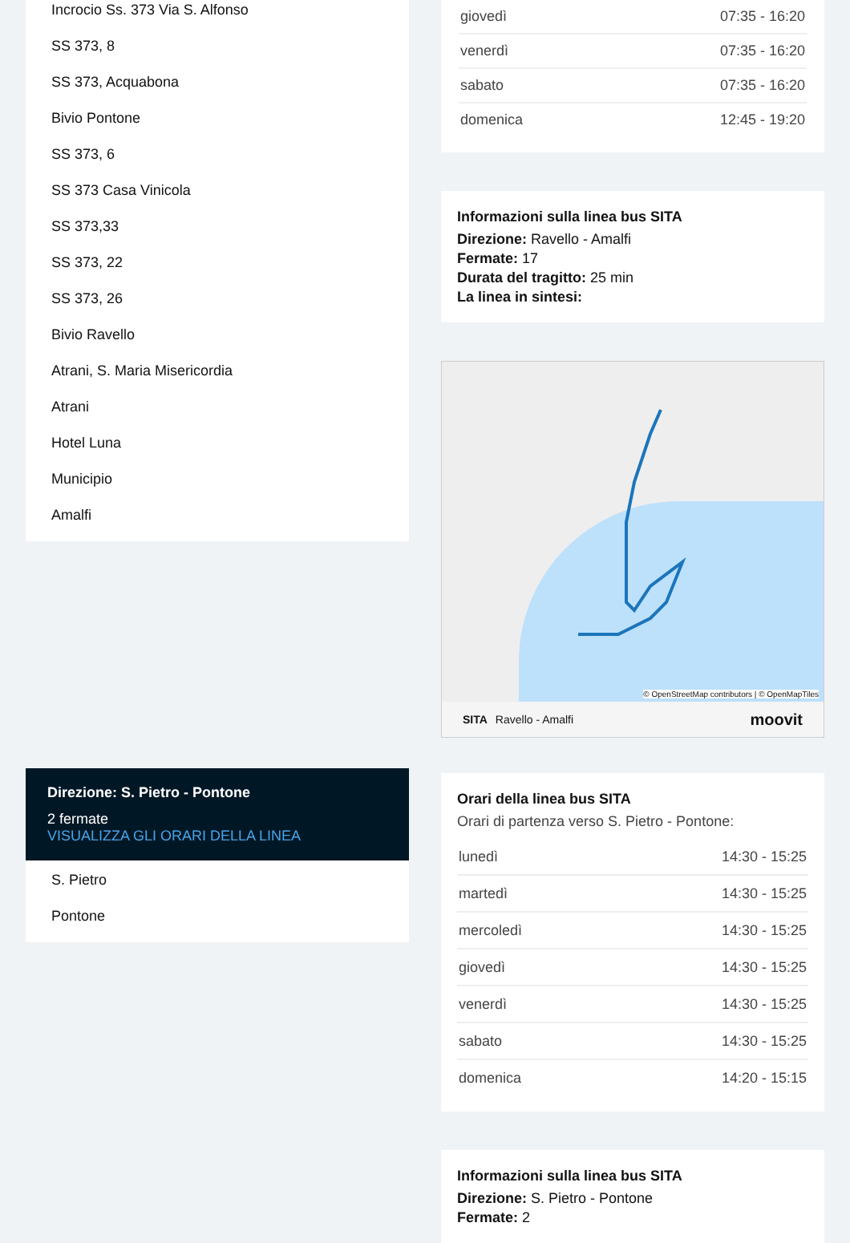Incrocio Ss. 373 Via S. Alfonso
SS 373, 8
SS 373, Acquabona
Bivio Pontone
SS 373, 6
SS 373 Casa Vinicola
SS 373,33
SS 373, 22
SS 373, 26
Bivio Ravello
Atrani, S. Maria Misericordia
Atrani
Hotel Luna
Municipio
Amalfi
Direzione: S. Pietro - Pontone
2 fermate
VISUALIZZA GLI ORARI DELLA LINEA
S. Pietro
Pontone
| giovedì | 07:35 - 16:20 |
| venerdì | 07:35 - 16:20 |
| sabato | 07:35 - 16:20 |
| domenica | 12:45 - 19:20 |
Informazioni sulla linea bus SITA
Direzione: Ravello - Amalfi
Fermate: 17
Durata del tragitto: 25 min
La linea in sintesi:
© OpenStreetMap contributors | © OpenMapTiles
SITA Ravello - Amalfi moovit
Orari della linea bus SITA
Orari di partenza verso S. Pietro - Pontone:
| lunedì | 14:30 - 15:25 |
| martedì | 14:30 - 15:25 |
| mercoledì | 14:30 - 15:25 |
| giovedì | 14:30 - 15:25 |
| venerdì | 14:30 - 15:25 |
| sabato | 14:30 - 15:25 |
| domenica | 14:20 - 15:15 |
Informazioni sulla linea bus SITA
Direzione: S. Pietro - Pontone
Fermate: 2